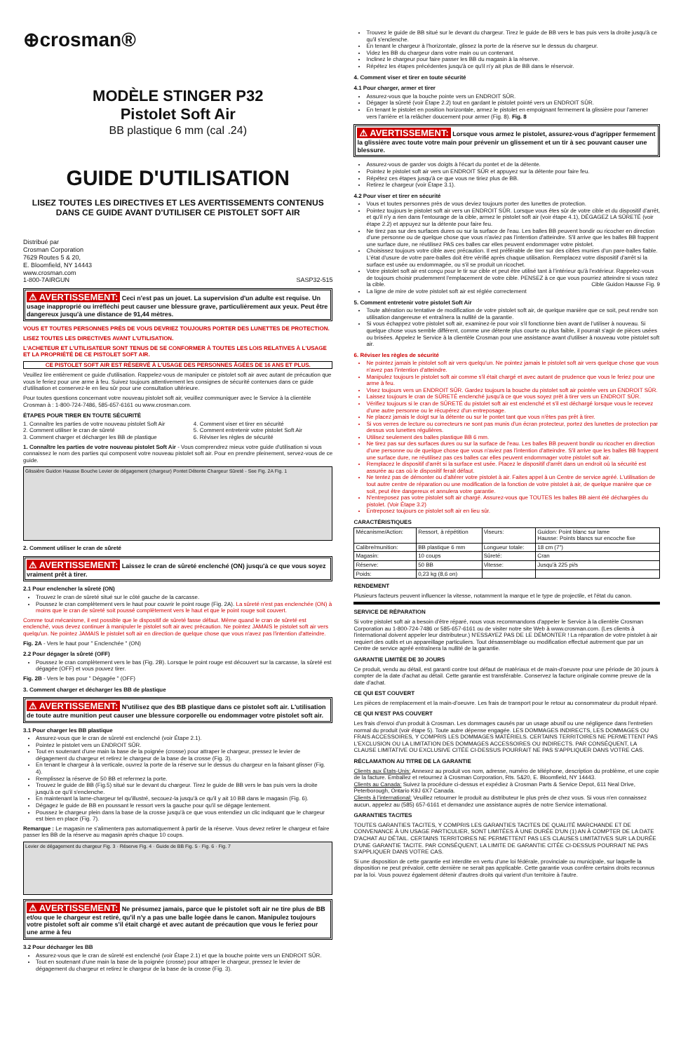⊕crosman®
MODÈLE STINGER P32
Pistolet Soft Air
BB plastique 6 mm (cal .24)
GUIDE D'UTILISATION
LISEZ TOUTES LES DIRECTIVES ET LES AVERTISSEMENTS CONTENUS DANS CE GUIDE AVANT D'UTILISER CE PISTOLET SOFT AIR
Distribué par
Crosman Corporation
7629 Routes 5 & 20,
E. Bloomfield, NY 14443
www.crosman.com
1-800-7AIRGUN SASP32-515
⚠ AVERTISSEMENT: Ceci n'est pas un jouet. La supervision d'un adulte est requise. Un usage inapproprié ou irréfléchi peut causer une blessure grave, particulièrement aux yeux. Peut être dangereux jusqu'à une distance de 91,44 mètres.
VOUS ET TOUTES PERSONNES PRÈS DE VOUS DEVRIEZ TOUJOURS PORTER DES LUNETTES DE PROTECTION.
LISEZ TOUTES LES DIRECTIVES AVANT L'UTILISATION.
L'ACHETEUR ET L'UTILISATEUR SONT TENUS DE SE CONFORMER À TOUTES LES LOIS RELATIVES À L'USAGE ET LA PROPRIÉTÉ DE CE PISTOLET SOFT AIR.
CE PISTOLET SOFT AIR EST RÉSERVÉ À L'USAGE DES PERSONNES ÂGÉES DE 16 ANS ET PLUS.
Veuillez lire entièrement ce guide d'utilisation. Rappelez-vous de manipuler ce pistolet soft air avec autant de précaution que vous le feriez pour une arme à feu. Suivez toujours attentivement les consignes de sécurité contenues dans ce guide d'utilisation et conservez-le en lieu sûr pour une consultation ultérieure.
Pour toutes questions concernant votre nouveau pistolet soft air, veuillez communiquer avec le Service à la clientèle Crosman à : 1-800-724-7486, 585-657-6161 ou www.crosman.com.
ÉTAPES POUR TIRER EN TOUTE SÉCURITÉ
1. Connaître les parties de votre nouveau pistolet Soft Air
2. Comment utiliser le cran de sûreté
3. Comment charger et décharger les BB de plastique
4. Comment viser et tirer en sécurité
5. Comment entretenir votre pistolet Soft Air
6. Réviser les règles de sécurité
1. Connaître les parties de votre nouveau pistolet Soft Air - Vous comprendrez mieux votre guide d'utilisation si vous connaissez le nom des parties qui composent votre nouveau pistolet soft air. Pour en prendre pleinement, servez-vous de ce guide.
Glissière Guidon Hausse Bouche Levier de dégagement (chargeur) Pontet Détente Chargeur Sûreté - See Fig. 2A Fig. 1
2. Comment utiliser le cran de sûreté
⚠ AVERTISSEMENT: Laissez le cran de sûreté enclenché (ON) jusqu'à ce que vous soyez vraiment prêt à tirer.
2.1 Pour enclencher la sûreté (ON)
Trouvez le cran de sûreté situé sur le côté gauche de la carcasse.
Poussez le cran complètement vers le haut pour couvrir le point rouge (Fig. 2A). La sûreté n'est pas enclenchée (ON) à moins que le cran de sûreté soit poussé complètement vers le haut et que le point rouge soit couvert.
Comme tout mécanisme, il est possible que le dispositif de sûreté fasse défaut. Même quand le cran de sûreté est enclenché, vous devez continuer à manipuler le pistolet soft air avec précaution. Ne pointez JAMAIS le pistolet soft air vers quelqu'un. Ne pointez JAMAIS le pistolet soft air en direction de quelque chose que vous n'avez pas l'intention d'atteindre.
Fig. 2A - Vers le haut pour " Enclenchée " (ON)
2.2 Pour dégager la sûreté (OFF)
Poussez le cran complètement vers le bas (Fig. 2B). Lorsque le point rouge est découvert sur la carcasse, la sûreté est dégagée (OFF) et vous pouvez tirer.
Fig. 2B - Vers le bas pour " Dégagée " (OFF)
3. Comment charger et décharger les BB de plastique
⚠ AVERTISSEMENT: N'utilisez que des BB plastique dans ce pistolet soft air. L'utilisation de toute autre munition peut causer une blessure corporelle ou endommager votre pistolet soft air.
3.1 Pour charger les BB plastique
Assurez-vous que le cran de sûreté est enclenché (voir Étape 2.1).
Pointez le pistolet vers un ENDROIT SÛR.
Tout en soutenant d'une main la base de la poignée (crosse) pour attraper le chargeur, pressez le levier de dégagement du chargeur et retirez le chargeur de la base de la crosse (Fig. 3).
En tenant le chargeur à la verticale, ouvrez la porte de la réserve sur le dessus du chargeur en la faisant glisser (Fig. 4).
Remplissez la réserve de 50 BB et refermez la porte.
Trouvez le guide de BB (Fig.5) situé sur le devant du chargeur. Tirez le guide de BB vers le bas puis vers la droite jusqu'à ce qu'il s'enclenche.
En maintenant la lame-chargeur tel qu'illustré, secouez-la jusqu'à ce qu'il y ait 10 BB dans le magasin (Fig. 6).
Dégagez le guide de BB en poussant le ressort vers la gauche pour qu'il se dégage lentement.
Poussez le chargeur plein dans la base de la crosse jusqu'à ce que vous entendiez un clic indiquant que le chargeur est bien en place (Fig. 7).
Remarque : Le magasin ne s'alimentera pas automatiquement à partir de la réserve. Vous devez retirer le chargeur et faire passer les BB de la réserve au magasin après chaque 10 coups.
Levier de dégagement du chargeur Fig. 3 · Réserve Fig. 4 · Guide de BB Fig. 5 · Fig. 6 · Fig. 7
⚠ AVERTISSEMENT: Ne présumez jamais, parce que le pistolet soft air ne tire plus de BB et/ou que le chargeur est retiré, qu'il n'y a pas une balle logée dans le canon. Manipulez toujours votre pistolet soft air comme s'il était chargé et avec autant de précaution que vous le feriez pour une arme à feu
3.2 Pour décharger les BB
Assurez-vous que le cran de sûreté est enclenché (voir Étape 2.1) et que la bouche pointe vers un ENDROIT SÛR.
Tout en soutenant d'une main la base de la poignée (crosse) pour attraper le chargeur, pressez le levier de dégagement du chargeur et retirez le chargeur de la base de la crosse (Fig. 3).
Trouvez le guide de BB situé sur le devant du chargeur. Tirez le guide de BB vers le bas puis vers la droite jusqu'à ce qu'il s'enclenche.
En tenant le chargeur à l'horizontale, glissez la porte de la réserve sur le dessus du chargeur.
Videz les BB du chargeur dans votre main ou un contenant.
Inclinez le chargeur pour faire passer les BB du magasin à la réserve.
Répétez les étapes précédentes jusqu'à ce qu'il n'y ait plus de BB dans le réservoir.
4. Comment viser et tirer en toute sécurité
4.1 Pour charger, armer et tirer
Assurez-vous que la bouche pointe vers un ENDROIT SÛR.
Dégager la sûreté (voir Étape 2.2) tout en gardant le pistolet pointé vers un ENDROIT SÛR.
En tenant le pistolet en position horizontale, armez le pistolet en empoignant fermement la glissière pour l'amener vers l'arrière et la relâcher doucement pour armer (Fig. 8). Fig. 8
⚠ AVERTISSEMENT: Lorsque vous armez le pistolet, assurez-vous d'agripper fermement la glissière avec toute votre main pour prévenir un glissement et un tir à sec pouvant causer une blessure.
Assurez-vous de garder vos doigts à l'écart du pontet et de la détente.
Pointez le pistolet soft air vers un ENDROIT SÛR et appuyez sur la détente pour faire feu.
Répétez ces étapes jusqu'à ce que vous ne tiriez plus de BB.
Retirez le chargeur (voir Étape 3.1).
4.2 Pour viser et tirer en sécurité
Vous et toutes personnes près de vous deviez toujours porter des lunettes de protection.
Pointez toujours le pistolet soft air vers un ENDROIT SÛR. Lorsque vous êtes sûr de votre cible et du dispositif d'arrêt, et qu'il n'y a rien dans l'entourage de la cible, armez le pistolet soft air (voir étape 4.1), DÉGAGEZ LA SÛRETÉ (voir étape 2.2) et appuyez sur la détente pour faire feu.
Ne tirez pas sur des surfaces dures ou sur la surface de l'eau. Les balles BB peuvent bondir ou ricocher en direction d'une personne ou de quelque chose que vous n'aviez pas l'intention d'atteindre. S'il arrive que les balles BB frappent une surface dure, ne réutilisez PAS ces balles car elles peuvent endommager votre pistolet.
Choisissez toujours votre cible avec précaution. Il est préférable de tirer sur des cibles munies d'un pare-balles fiable. L'état d'usure de votre pare-balles doit être vérifié après chaque utilisation. Remplacez votre dispositif d'arrêt si la surface est usée ou endommagée, ou s'il se produit un ricochet.
Votre pistolet soft air est conçu pour le tir sur cible et peut être utilisé tant à l'intérieur qu'à l'extérieur. Rappelez-vous de toujours choisir prudemment l'emplacement de votre cible. PENSEZ à ce que vous pourriez atteindre si vous ratez la cible. Cible Guidon Hausse Fig. 9
La ligne de mire de votre pistolet soft air est réglée correctement
5. Comment entretenir votre pistolet Soft Air
Toute altération ou tentative de modification de votre pistolet soft air, de quelque manière que ce soit, peut rendre son utilisation dangereuse et entraînera la nullité de la garantie.
Si vous échappez votre pistolet soft air, examinez-le pour voir s'il fonctionne bien avant de l'utiliser à nouveau. Si quelque chose vous semble différent, comme une détente plus courte ou plus faible, il pourrait s'agir de pièces usées ou brisées. Appelez le Service à la clientèle Crosman pour une assistance avant d'utiliser à nouveau votre pistolet soft air.
6. Réviser les règles de sécurité
Ne pointez jamais le pistolet soft air vers quelqu'un. Ne pointez jamais le pistolet soft air vers quelque chose que vous n'avez pas l'intention d'atteindre.
Manipulez toujours le pistolet soft air comme s'il était chargé et avec autant de prudence que vous le feriez pour une arme à feu.
Visez toujours vers un ENDROIT SÛR. Gardez toujours la bouche du pistolet soft air pointée vers un ENDROIT SÛR.
Laissez toujours le cran de SÛRETÉ enclenché jusqu'à ce que vous soyez prêt à tirer vers un ENDROIT SÛR.
Vérifiez toujours si le cran de SÛRETÉ du pistolet soft air est enclenché et s'il est déchargé lorsque vous le recevez d'une autre personne ou le récupérez d'un entreposage.
Ne placez jamais le doigt sur la détente ou sur le pontet tant que vous n'êtes pas prêt à tirer.
Si vos verres de lecture ou correcteurs ne sont pas munis d'un écran protecteur, portez des lunettes de protection par dessus vos lunettes régulières.
Utilisez seulement des balles plastique BB 6 mm.
Ne tirez pas sur des surfaces dures ou sur la surface de l'eau. Les balles BB peuvent bondir ou ricocher en direction d'une personne ou de quelque chose que vous n'aviez pas l'intention d'atteindre. S'il arrive que les balles BB frappent une surface dure, ne réutilisez pas ces balles car elles peuvent endommager votre pistolet soft air.
Remplacez le dispositif d'arrêt si la surface est usée. Placez le dispositif d'arrêt dans un endroit où la sécurité est assurée au cas où le dispositif ferait défaut.
Ne tentez pas de démonter ou d'altérer votre pistolet à air. Faites appel à un Centre de service agréé. L'utilisation de tout autre centre de réparation ou une modification de la fonction de votre pistolet à air, de quelque manière que ce soit, peut être dangereux et annulera votre garantie.
N'entreposez pas votre pistolet soft air chargé. Assurez-vous que TOUTES les balles BB aient été déchargées du pistolet. (Voir Étape 3.2)
Entreposez toujours ce pistolet soft air en lieu sûr.
CARACTÉRISTIQUES
| Mécanisme/Action: | Ressort, à répétition | Viseurs: | Guidon: Point blanc sur lame Hausse: Points blancs sur encoche fixe |
| Calibre/munition: | BB plastique 6 mm | Longueur totale: | 18 cm (7") |
| Magasin: | 10 coups | Sûreté: | Cran |
| Réserve: | 50 BB | Vitesse: | Jusqu'à 225 pi/s |
| Poids: | 0,23 kg (8,6 on) | | |
RENDEMENT
Plusieurs facteurs peuvent influencer la vitesse, notamment la marque et le type de projectile, et l'état du canon.
SERVICE DE RÉPARATION
Si votre pistolet soft air a besoin d'être réparé, nous vous recommandons d'appeler le Service à la clientèle Crosman Corporation au 1-800-724-7486 or 585-657-6161 ou de visiter notre site Web à www.crosman.com. (Les clients à l'international doivent appeler leur distributeur.) N'ESSAYEZ PAS DE LE DÉMONTER ! La réparation de votre pistolet à air requiert des outils et un appareillage particuliers. Tout désassemblage ou modification effectué autrement que par un Centre de service agréé entraînera la nullité de la garantie.
GARANTIE LIMITÉE DE 30 JOURS
Ce produit, vendu au détail, est garanti contre tout défaut de matériaux et de main-d'oeuvre pour une période de 30 jours à compter de la date d'achat au détail. Cette garantie est transférable. Conservez la facture originale comme preuve de la date d'achat.
CE QUI EST COUVERT
Les pièces de remplacement et la main-d'oeuvre. Les frais de transport pour le retour au consommateur du produit réparé.
CE QUI N'EST PAS COUVERT
Les frais d'envoi d'un produit à Crosman. Les dommages causés par un usage abusif ou une négligence dans l'entretien normal du produit (voir étape 5). Toute autre dépense engagée. LES DOMMAGES INDIRECTS, LES DOMMAGES OU FRAIS ACCESSOIRES, Y COMPRIS LES DOMMAGES MATÉRIELS. CERTAINS TERRITOIRES NE PERMETTENT PAS L'EXCLUSION OU LA LIMITATION DES DOMMAGES ACCESSOIRES OU INDIRECTS. PAR CONSÉQUENT, LA CLAUSE LIMITATIVE OU EXCLUSIVE CITÉE CI-DESSUS POURRAIT NE PAS S'APPLIQUER DANS VOTRE CAS.
RÉCLAMATION AU TITRE DE LA GARANTIE
Clients aux États-Unis: Annexez au produit vos nom, adresse, numéro de téléphone, description du problème, et une copie de la facture. Emballez et retournez à Crosman Corporation, Rts. 5&20, E. Bloomfield, NY 14443.
Clients au Canada: Suivez la procédure ci-dessus et expédiez à Crosman Parts & Service Depot, 611 Neal Drive, Peterborough, Ontario K9J 6X7 Canada.
Clients à l'international: Veuillez retourner le produit au distributeur le plus près de chez vous. Si vous n'en connaissez aucun, appelez au (585) 657-6161 et demandez une assistance auprès de notre Service international.
GARANTIES TACITES
TOUTES GARANTIES TACITES, Y COMPRIS LES GARANTIES TACITES DE QUALITÉ MARCHANDE ET DE CONVENANCE À UN USAGE PARTICULIER, SONT LIMITÉES À UNE DURÉE D'UN (1) AN À COMPTER DE LA DATE D'ACHAT AU DÉTAIL. CERTAINS TERRITOIRES NE PERMETTENT PAS LES CLAUSES LIMITATIVES SUR LA DURÉE D'UNE GARANTIE TACITE. PAR CONSÉQUENT, LA LIMITE DE GARANTIE CITÉE CI-DESSUS POURRAIT NE PAS S'APPLIQUER DANS VOTRE CAS.
Si une disposition de cette garantie est interdite en vertu d'une loi fédérale, provinciale ou municipale, sur laquelle la disposition ne peut prévaloir, cette dernière ne serait pas applicable. Cette garantie vous confère certains droits reconnus par la loi. Vous pouvez également détenir d'autres droits qui varient d'un territoire à l'autre.